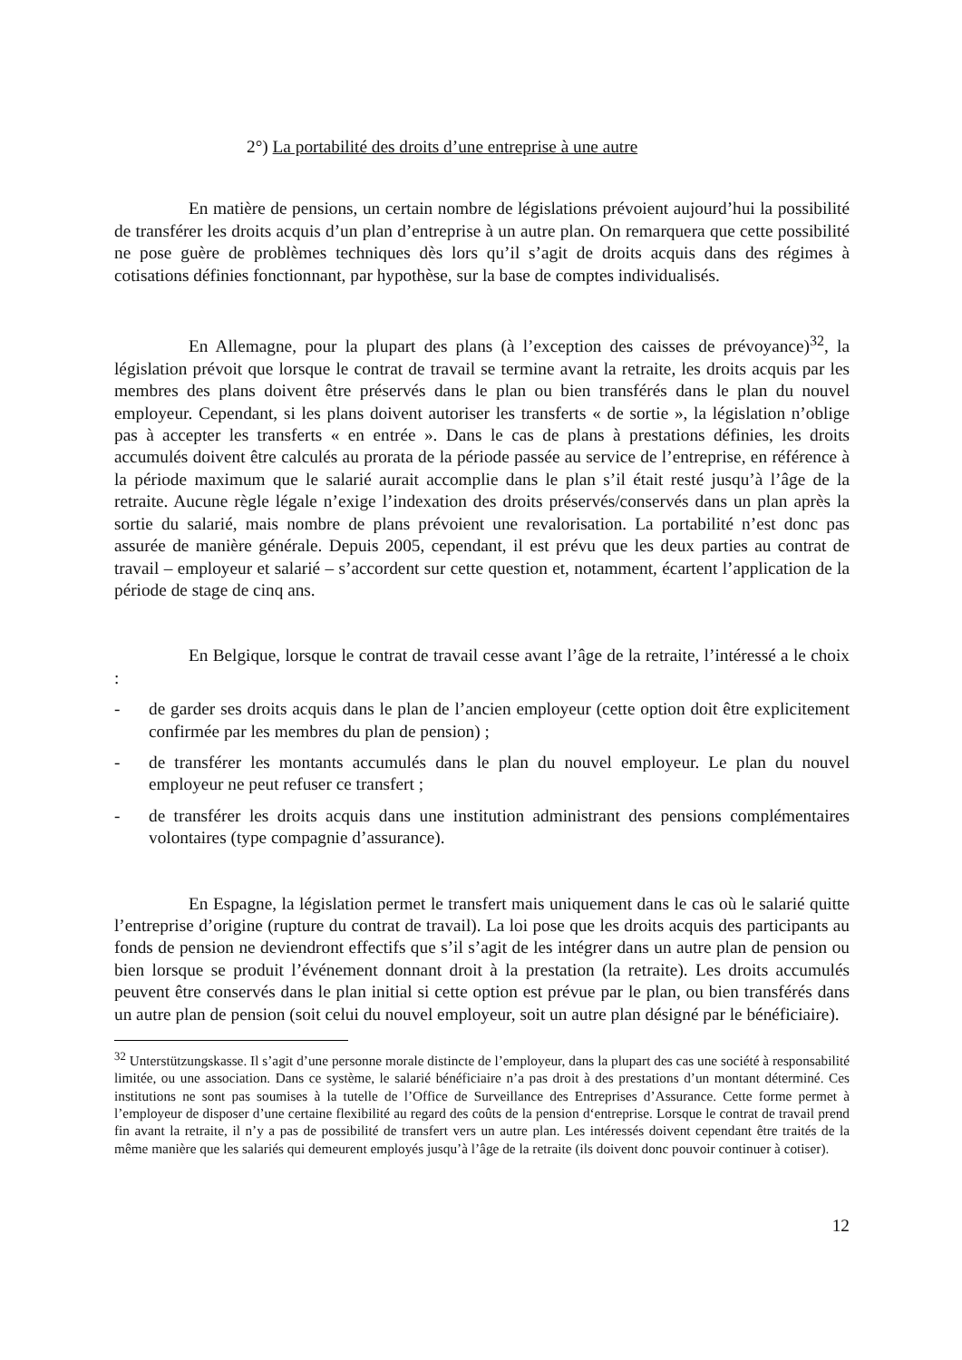2°) La portabilité des droits d’une entreprise à une autre
En matière de pensions, un certain nombre de législations prévoient aujourd’hui la possibilité de transférer les droits acquis d’un plan d’entreprise à un autre plan. On remarquera que cette possibilité ne pose guère de problèmes techniques dès lors qu’il s’agit de droits acquis dans des régimes à cotisations définies fonctionnant, par hypothèse, sur la base de comptes individualisés.
En Allemagne, pour la plupart des plans (à l’exception des caisses de prévoyance)<sup>32</sup>, la législation prévoit que lorsque le contrat de travail se termine avant la retraite, les droits acquis par les membres des plans doivent être préservés dans le plan ou bien transférés dans le plan du nouvel employeur. Cependant, si les plans doivent autoriser les transferts « de sortie », la législation n’oblige pas à accepter les transferts « en entrée ». Dans le cas de plans à prestations définies, les droits accumulés doivent être calculés au prorata de la période passée au service de l’entreprise, en référence à la période maximum que le salarié aurait accomplie dans le plan s’il était resté jusqu’à l’âge de la retraite. Aucune règle légale n’exige l’indexation des droits préservés/conservés dans un plan après la sortie du salarié, mais nombre de plans prévoient une revalorisation. La portabilité n’est donc pas assurée de manière générale. Depuis 2005, cependant, il est prévu que les deux parties au contrat de travail – employeur et salarié – s’accordent sur cette question et, notamment, écartent l’application de la période de stage de cinq ans.
En Belgique, lorsque le contrat de travail cesse avant l’âge de la retraite, l’intéressé a le choix :
- de garder ses droits acquis dans le plan de l’ancien employeur (cette option doit être explicitement confirmée par les membres du plan de pension) ;
- de transférer les montants accumulés dans le plan du nouvel employeur. Le plan du nouvel employeur ne peut refuser ce transfert ;
- de transférer les droits acquis dans une institution administrant des pensions complémentaires volontaires (type compagnie d’assurance).
En Espagne, la législation permet le transfert mais uniquement dans le cas où le salarié quitte l’entreprise d’origine (rupture du contrat de travail). La loi pose que les droits acquis des participants au fonds de pension ne deviendront effectifs que s’il s’agit de les intégrer dans un autre plan de pension ou bien lorsque se produit l’événement donnant droit à la prestation (la retraite). Les droits accumulés peuvent être conservés dans le plan initial si cette option est prévue par le plan, ou bien transférés dans un autre plan de pension (soit celui du nouvel employeur, soit un autre plan désigné par le bénéficiaire).
<sup>32</sup> Unterstützungskasse. Il s’agit d’une personne morale distincte de l’employeur, dans la plupart des cas une société à responsabilité limitée, ou une association. Dans ce système, le salarié bénéficiaire n’a pas droit à des prestations d’un montant déterminé. Ces institutions ne sont pas soumises à la tutelle de l’Office de Surveillance des Entreprises d’Assurance. Cette forme permet à l’employeur de disposer d’une certaine flexibilité au regard des coûts de la pension d‘entreprise. Lorsque le contrat de travail prend fin avant la retraite, il n’y a pas de possibilité de transfert vers un autre plan. Les intéressés doivent cependant être traités de la même manière que les salariés qui demeurent employés jusqu’à l’âge de la retraite (ils doivent donc pouvoir continuer à cotiser).
12